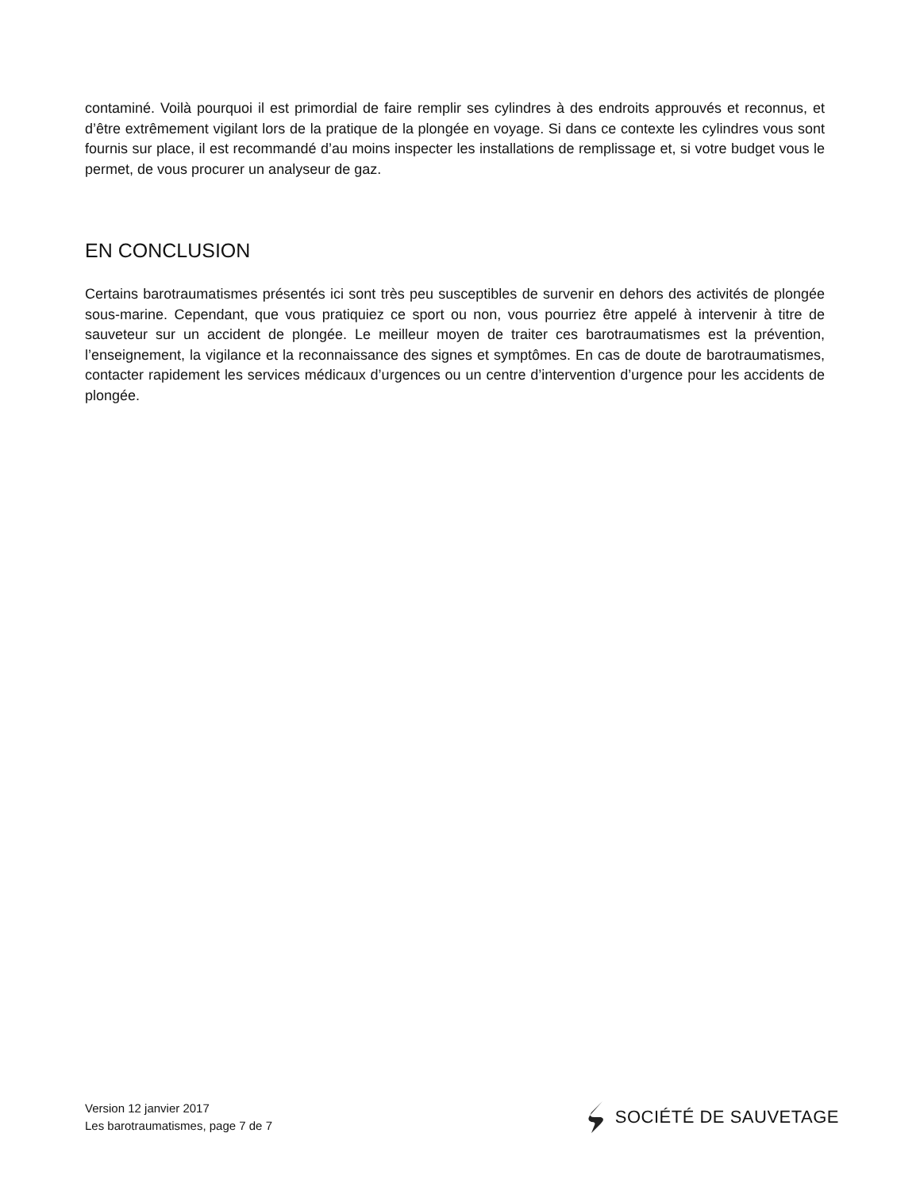contaminé. Voilà pourquoi il est primordial de faire remplir ses cylindres à des endroits approuvés et reconnus, et d’être extrêmement vigilant lors de la pratique de la plongée en voyage. Si dans ce contexte les cylindres vous sont fournis sur place, il est recommandé d’au moins inspecter les installations de remplissage et, si votre budget vous le permet, de vous procurer un analyseur de gaz.
EN CONCLUSION
Certains barotraumatismes présentés ici sont très peu susceptibles de survenir en dehors des activités de plongée sous-marine. Cependant, que vous pratiquiez ce sport ou non, vous pourriez être appelé à intervenir à titre de sauveteur sur un accident de plongée. Le meilleur moyen de traiter ces barotraumatismes est la prévention, l’enseignement, la vigilance et la reconnaissance des signes et symptômes. En cas de doute de barotraumatismes, contacter rapidement les services médicaux d’urgences ou un centre d’intervention d’urgence pour les accidents de plongée.
Version 12 janvier 2017
Les barotraumatismes, page 7 de 7
SOCIÉTÉ DE SAUVETAGE